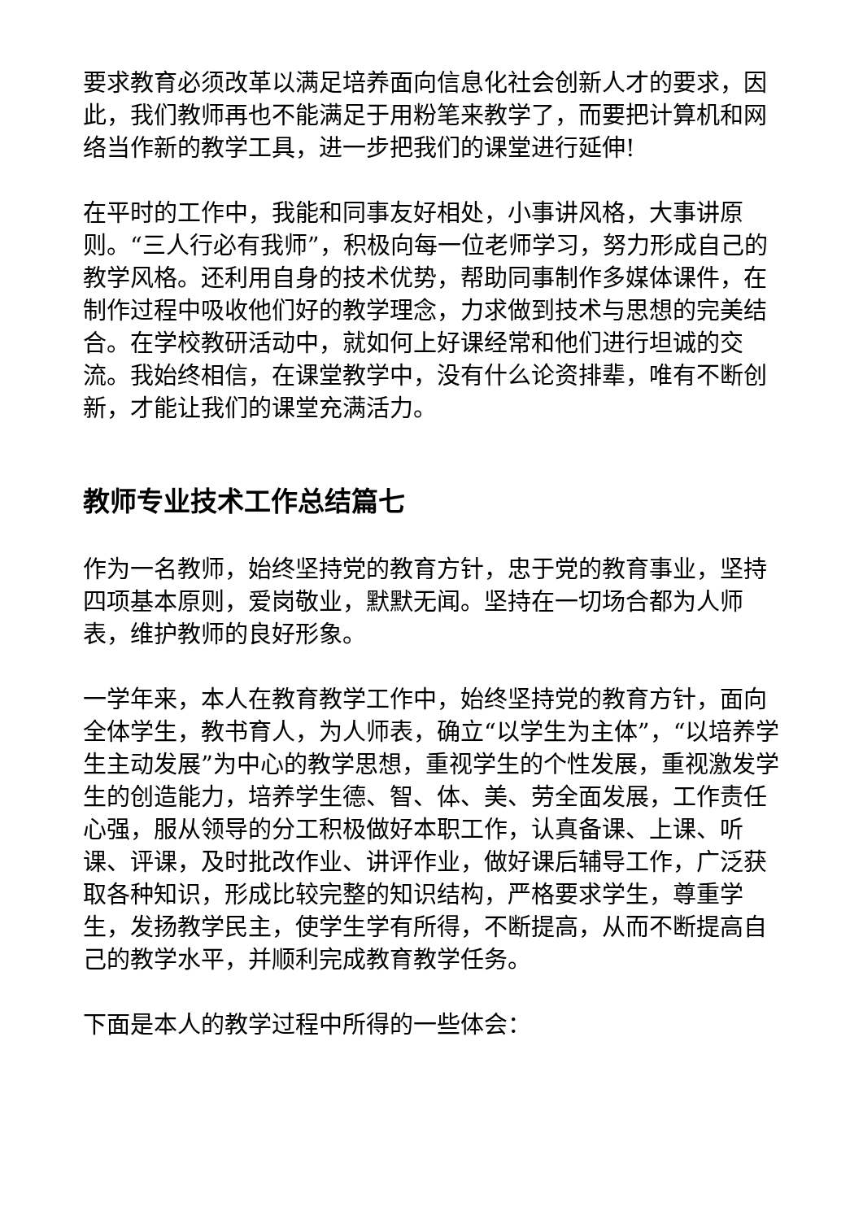要求教育必须改革以满足培养面向信息化社会创新人才的要求，因此，我们教师再也不能满足于用粉笔来教学了，而要把计算机和网络当作新的教学工具，进一步把我们的课堂进行延伸!
在平时的工作中，我能和同事友好相处，小事讲风格，大事讲原则。“三人行必有我师”，积极向每一位老师学习，努力形成自己的教学风格。还利用自身的技术优势，帮助同事制作多媒体课件，在制作过程中吸收他们好的教学理念，力求做到技术与思想的完美结合。在学校教研活动中，就如何上好课经常和他们进行坦诚的交流。我始终相信，在课堂教学中，没有什么论资排辈，唯有不断创新，才能让我们的课堂充满活力。
教师专业技术工作总结篇七
作为一名教师，始终坚持党的教育方针，忠于党的教育事业，坚持四项基本原则，爱岗敬业，默默无闻。坚持在一切场合都为人师表，维护教师的良好形象。
一学年来，本人在教育教学工作中，始终坚持党的教育方针，面向全体学生，教书育人，为人师表，确立“以学生为主体”，“以培养学生主动发展”为中心的教学思想，重视学生的个性发展，重视激发学生的创造能力，培养学生德、智、体、美、劳全面发展，工作责任心强，服从领导的分工积极做好本职工作，认真备课、上课、听课、评课，及时批改作业、讲评作业，做好课后辅导工作，广泛获取各种知识，形成比较完整的知识结构，严格要求学生，尊重学生，发扬教学民主，使学生学有所得，不断提高，从而不断提高自己的教学水平，并顺利完成教育教学任务。
下面是本人的教学过程中所得的一些体会：